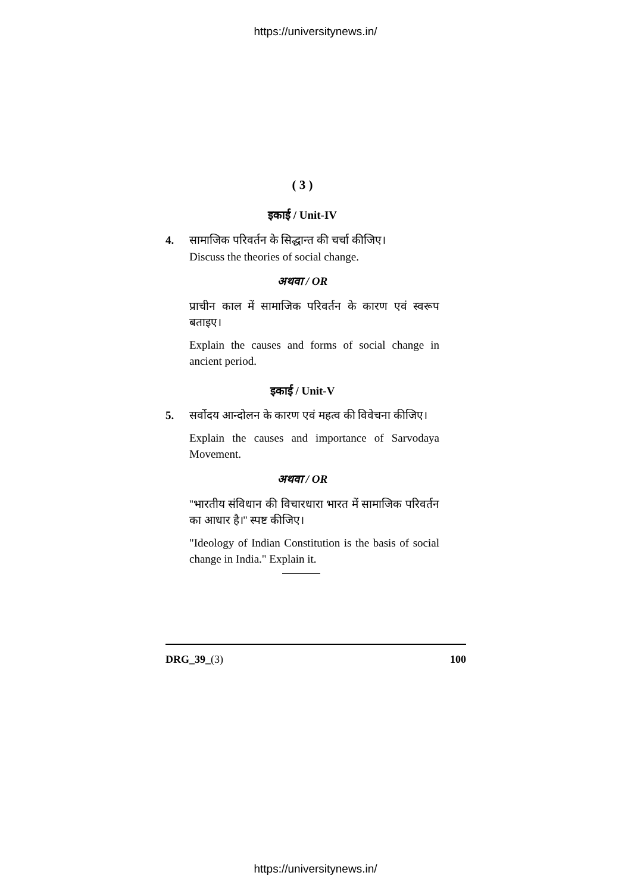https://universitynews.in/
( 3 )
इकाई / Unit-IV
4. सामाजिक परिवर्तन के सिद्धान्त की चर्चा कीजिए।
Discuss the theories of social change.
अथवा / OR
प्राचीन काल में सामाजिक परिवर्तन के कारण एवं स्वरूप बताइए।
Explain the causes and forms of social change in ancient period.
इकाई / Unit-V
5. सर्वोदय आन्दोलन के कारण एवं महत्व की विवेचना कीजिए।
Explain the causes and importance of Sarvodaya Movement.
अथवा / OR
''भारतीय संविधान की विचारधारा भारत में सामाजिक परिवर्तन का आधार है।'' स्पष्ट कीजिए।
"Ideology of Indian Constitution is the basis of social change in India." Explain it.
DRG_39_(3) 100
https://universitynews.in/